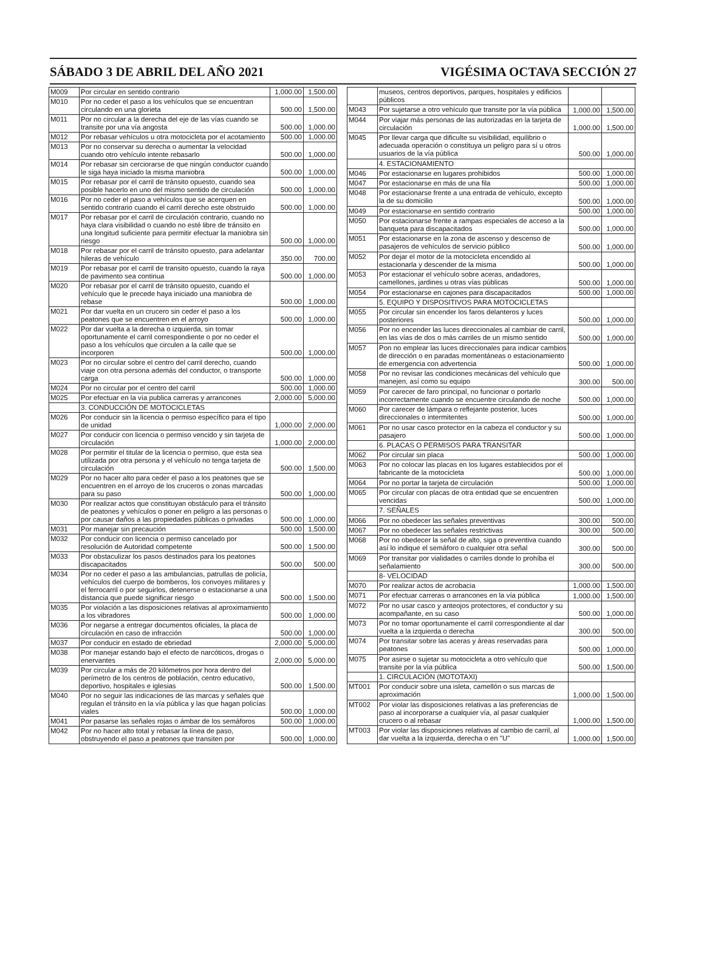SÁBADO 3 DE ABRIL DEL AÑO 2021 VIGÉSIMA OCTAVA SECCIÓN 27
| M009 | Por circular en sentido contrario | 1,000.00 | 1,500.00 |
| M010 | Por no ceder el paso a los vehículos que se encuentran circulando en una glorieta | 500.00 | 1,500.00 |
| M011 | Por no circular a la derecha del eje de las vías cuando se transite por una vía angosta | 500.00 | 1,000.00 |
| M012 | Por rebasar vehículos u otra motocicleta por el acotamiento | 500.00 | 1,000.00 |
| M013 | Por no conservar su derecha o aumentar la velocidad cuando otro vehículo intente rebasarlo | 500.00 | 1,000.00 |
| M014 | Por rebasar sin cerciorarse de que ningún conductor cuando le siga haya iniciado la misma maniobra | 500.00 | 1,000.00 |
| M015 | Por rebasar por el carril de tránsito opuesto, cuando sea posible hacerlo en uno del mismo sentido de circulación | 500.00 | 1,000.00 |
| M016 | Por no ceder el paso a vehículos que se acerquen en sentido contrario cuando el carril derecho este obstruido | 500.00 | 1,000.00 |
| M017 | Por rebasar por el carril de circulación contrario, cuando no haya clara visibilidad o cuando no esté libre de tránsito en una longitud suficiente para permitir efectuar la maniobra sin riesgo | 500.00 | 1,000.00 |
| M018 | Por rebasar por el carril de tránsito opuesto, para adelantar hileras de vehículo | 350.00 | 700.00 |
| M019 | Por rebasar por el carril de transito opuesto, cuando la raya de pavimento sea continua | 500.00 | 1,000.00 |
| M020 | Por rebasar por el carril de tránsito opuesto, cuando el vehículo que le precede haya iniciado una maniobra de rebase | 500.00 | 1,000.00 |
| M021 | Por dar vuelta en un crucero sin ceder el paso a los peatones que se encuentren en el arroyo | 500.00 | 1,000.00 |
| M022 | Por dar vuelta a la derecha o izquierda, sin tomar oportunamente el carril correspondiente o por no ceder el paso a los vehículos que circulen a la calle que se incorporen | 500.00 | 1,000.00 |
| M023 | Por no circular sobre el centro del carril derecho, cuando viaje con otra persona además del conductor, o transporte carga | 500.00 | 1,000.00 |
| M024 | Por no circular por el centro del carril | 500.00 | 1,000.00 |
| M025 | Por efectuar en la vía publica carreras y arrancones | 2,000.00 | 5,000.00 |
| | 3. CONDUCCIÓN DE MOTOCICLETAS | | |
| M026 | Por conducir sin la licencia o permiso específico para el tipo de unidad | 1,000.00 | 2,000.00 |
| M027 | Por conducir con licencia o permiso vencido y sin tarjeta de circulación | 1,000.00 | 2,000.00 |
| M028 | Por permitir el titular de la licencia o permiso, que esta sea utilizada por otra persona y el vehículo no tenga tarjeta de circulación | 500.00 | 1,500.00 |
| M029 | Por no hacer alto para ceder el paso a los peatones que se encuentren en el arroyo de los cruceros o zonas marcadas para su paso | 500.00 | 1,000.00 |
| M030 | Por realizar actos que constituyan obstáculo para el tránsito de peatones y vehículos o poner en peligro a las personas o por causar daños a las propiedades públicas o privadas | 500.00 | 1,000.00 |
| M031 | Por manejar sin precaución | 500.00 | 1,500.00 |
| M032 | Por conducir con licencia o permiso cancelado por resolución de Autoridad competente | 500.00 | 1,500.00 |
| M033 | Por obstaculizar los pasos destinados para los peatones discapacitados | 500.00 | 500.00 |
| M034 | Por no ceder el paso a las ambulancias, patrullas de policía, vehículos del cuerpo de bomberos, los convoyes militares y el ferrocarril o por seguirlos, detenerse o estacionarse a una distancia que puede significar riesgo | 500.00 | 1,500.00 |
| M035 | Por violación a las disposiciones relativas al aproximamiento a los vibradores | 500.00 | 1,000.00 |
| M036 | Por negarse a entregar documentos oficiales, la placa de circulación en caso de infracción | 500.00 | 1,000.00 |
| M037 | Por conducir en estado de ebriedad | 2,000.00 | 5,000.00 |
| M038 | Por manejar estando bajo el efecto de narcóticos, drogas o enervantes | 2,000.00 | 5,000.00 |
| M039 | Por circular a más de 20 kilómetros por hora dentro del perímetro de los centros de población, centro educativo, deportivo, hospitales e iglesias | 500.00 | 1,500.00 |
| M040 | Por no seguir las indicaciones de las marcas y señales que regulan el tránsito en la vía pública y las que hagan policías viales | 500.00 | 1,000.00 |
| M041 | Por pasarse las señales rojas o ámbar de los semáforos | 500.00 | 1,000.00 |
| M042 | Por no hacer alto total y rebasar la línea de paso, obstruyendo el paso a peatones que transiten por | 500.00 | 1,000.00 |
| | museos, centros deportivos, parques, hospitales y edificios públicos | | |
| M043 | Por sujetarse a otro vehículo que transite por la vía pública | 1,000.00 | 1,500.00 |
| M044 | Por viajar más personas de las autorizadas en la tarjeta de circulación | 1,000.00 | 1,500.00 |
| M045 | Por llevar carga que dificulte su visibilidad, equilibrio o adecuada operación o constituya un peligro para sí u otros usuarios de la vía pública | 500.00 | 1,000.00 |
| | 4. ESTACIONAMIENTO | | |
| M046 | Por estacionarse en lugares prohibidos | 500.00 | 1,000.00 |
| M047 | Por estacionarse en más de una fila | 500.00 | 1,000.00 |
| M048 | Por estacionarse frente a una entrada de vehículo, excepto la de su domicilio | 500.00 | 1,000.00 |
| M049 | Por estacionarse en sentido contrario | 500.00 | 1,000.00 |
| M050 | Por estacionarse frente a rampas especiales de acceso a la banqueta para discapacitados | 500.00 | 1,000.00 |
| M051 | Por estacionarse en la zona de ascenso y descenso de pasajeros de vehículos de servicio público | 500.00 | 1,000.00 |
| M052 | Por dejar el motor de la motocicleta encendido al estacionarla y descender de la misma | 500.00 | 1,000.00 |
| M053 | Por estacionar el vehículo sobre aceras, andadores, camellones, jardines u otras vías públicas | 500.00 | 1,000.00 |
| M054 | Por estacionarse en cajones para discapacitados | 500.00 | 1,000.00 |
| | 5. EQUIPO Y DISPOSITIVOS PARA MOTOCICLETAS | | |
| M055 | Por circular sin encender los faros delanteros y luces posteriores | 500.00 | 1,000.00 |
| M056 | Por no encender las luces direccionales al cambiar de carril, en las vías de dos o más carriles de un mismo sentido | 500.00 | 1,000.00 |
| M057 | Pon no emplear las luces direccionales para indicar cambios de dirección o en paradas momentáneas o estacionamiento de emergencia con advertencia | 500.00 | 1,000.00 |
| M058 | Por no revisar las condiciones mecánicas del vehículo que manejen, así como su equipo | 300.00 | 500.00 |
| M059 | Por carecer de faro principal, no funcionar o portarlo incorrectamente cuando se encuentre circulando de noche | 500.00 | 1,000.00 |
| M060 | Por carecer de lámpara o reflejante posterior, luces direccionales o intermitentes | 500.00 | 1,000.00 |
| M061 | Por no usar casco protector en la cabeza el conductor y su pasajero | 500.00 | 1,000.00 |
| | 6. PLACAS O PERMISOS PARA TRANSITAR | | |
| M062 | Por circular sin placa | 500.00 | 1,000.00 |
| M063 | Por no colocar las placas en los lugares establecidos por el fabricante de la motocicleta | 500.00 | 1,000.00 |
| M064 | Por no portar la tarjeta de circulación | 500.00 | 1,000.00 |
| M065 | Por circular con placas de otra entidad que se encuentren vencidas | 500.00 | 1,000.00 |
| | 7. SEÑALES | | |
| M066 | Por no obedecer las señales preventivas | 300.00 | 500.00 |
| M067 | Por no obedecer las señales restrictivas | 300.00 | 500.00 |
| M068 | Por no obedecer la señal de alto, siga o preventiva cuando así lo indique el semáforo o cualquier otra señal | 300.00 | 500.00 |
| M069 | Por transitar por vialidades o carriles donde lo prohíba el señalamiento | 300.00 | 500.00 |
| | 8- VELOCIDAD | | |
| M070 | Por realizar actos de acrobacia | 1,000.00 | 1,500.00 |
| M071 | Por efectuar carreras o arrancones en la vía pública | 1,000.00 | 1,500.00 |
| M072 | Por no usar casco y anteojos protectores, el conductor y su acompañante, en su caso | 500.00 | 1,000.00 |
| M073 | Por no tomar oportunamente el carril correspondiente al dar vuelta a la izquierda o derecha | 300.00 | 500.00 |
| M074 | Por transitar sobre las aceras y áreas reservadas para peatones | 500.00 | 1,000.00 |
| M075 | Por asirse o sujetar su motocicleta a otro vehículo que transite por la vía pública | 500.00 | 1,500.00 |
| | 1. CIRCULACIÓN (MOTOTAXI) | | |
| MT001 | Por conducir sobre una isleta, camellón o sus marcas de aproximación | 1,000.00 | 1,500.00 |
| MT002 | Por violar las disposiciones relativas a las preferencias de paso al incorporarse a cualquier vía, al pasar cualquier crucero o al rebasar | 1,000.00 | 1,500.00 |
| MT003 | Por violar las disposiciones relativas al cambio de carril, al dar vuelta a la izquierda, derecha o en "U" | 1,000.00 | 1,500.00 |